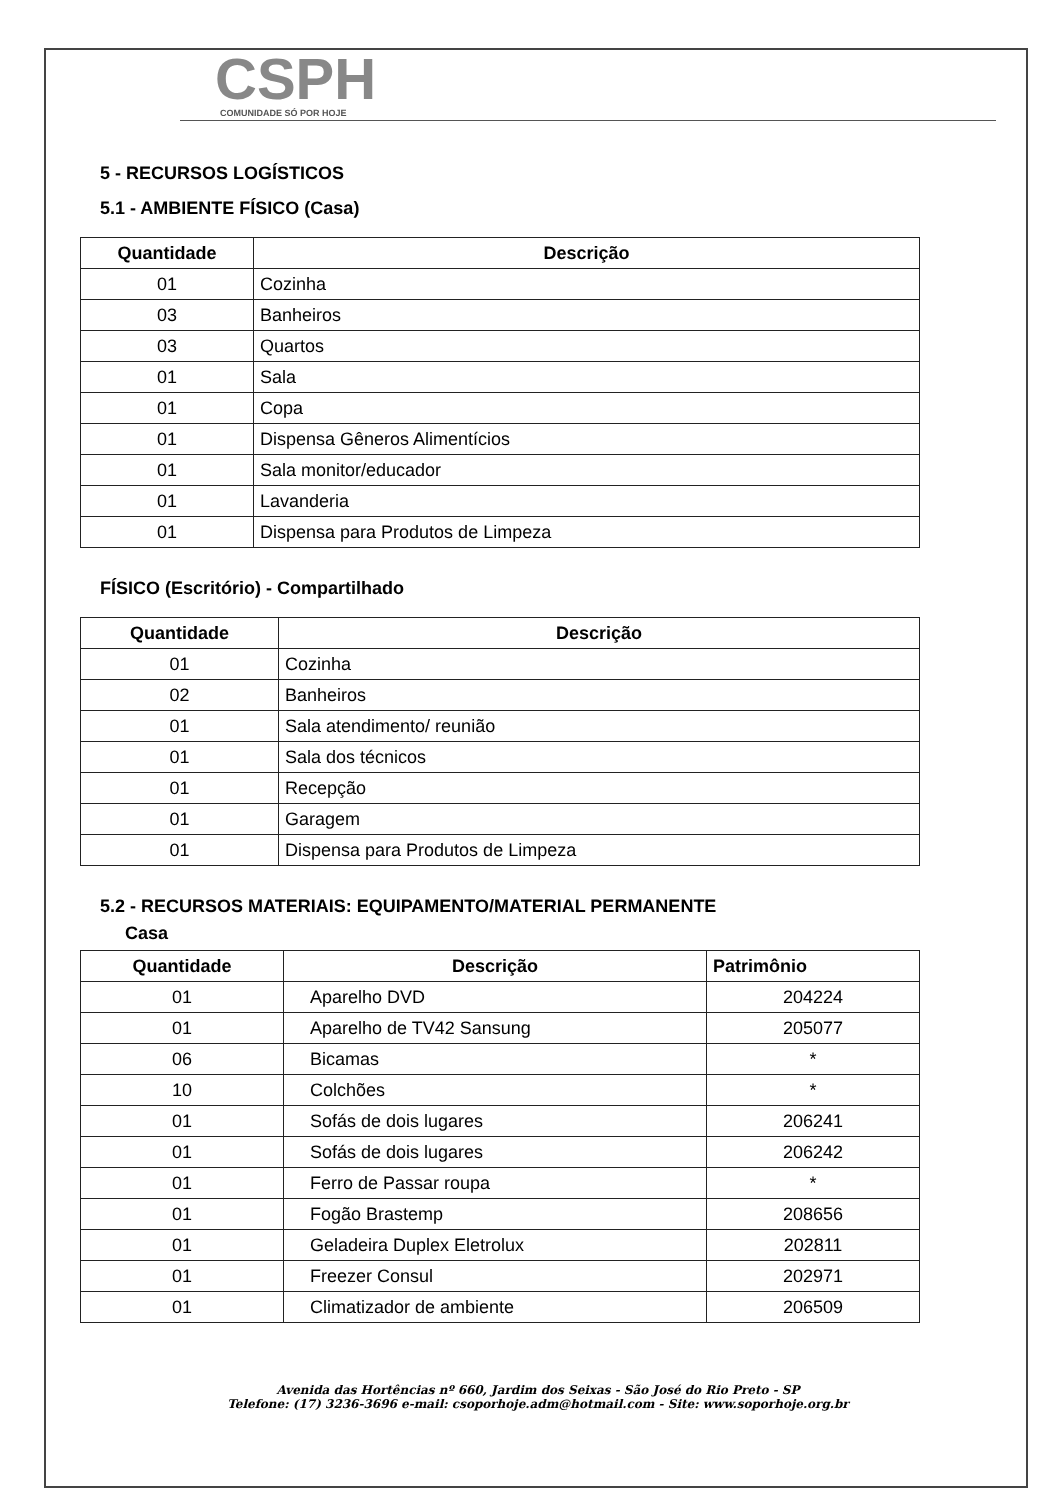CSPH
COMUNIDADE SÓ POR HOJE
5 - RECURSOS LOGÍSTICOS
5.1 - AMBIENTE FÍSICO (Casa)
| Quantidade | Descrição |
| --- | --- |
| 01 | Cozinha |
| 03 | Banheiros |
| 03 | Quartos |
| 01 | Sala |
| 01 | Copa |
| 01 | Dispensa Gêneros Alimentícios |
| 01 | Sala monitor/educador |
| 01 | Lavanderia |
| 01 | Dispensa para Produtos de Limpeza |
FÍSICO (Escritório) - Compartilhado
| Quantidade | Descrição |
| --- | --- |
| 01 | Cozinha |
| 02 | Banheiros |
| 01 | Sala atendimento/ reunião |
| 01 | Sala dos técnicos |
| 01 | Recepção |
| 01 | Garagem |
| 01 | Dispensa para Produtos de Limpeza |
5.2 - RECURSOS MATERIAIS: EQUIPAMENTO/MATERIAL PERMANENTE
Casa
| Quantidade | Descrição | Patrimônio |
| --- | --- | --- |
| 01 | Aparelho DVD | 204224 |
| 01 | Aparelho de TV42 Sansung | 205077 |
| 06 | Bicamas | * |
| 10 | Colchões | * |
| 01 | Sofás de dois lugares | 206241 |
| 01 | Sofás de dois lugares | 206242 |
| 01 | Ferro de Passar roupa | * |
| 01 | Fogão Brastemp | 208656 |
| 01 | Geladeira Duplex Eletrolux | 202811 |
| 01 | Freezer Consul | 202971 |
| 01 | Climatizador de ambiente | 206509 |
Avenida das Hortências nº 660, Jardim dos Seixas - São José do Rio Preto - SP
Telefone: (17) 3236-3696 e-mail: csoporhoje.adm@hotmail.com - Site: www.soporhoje.org.br